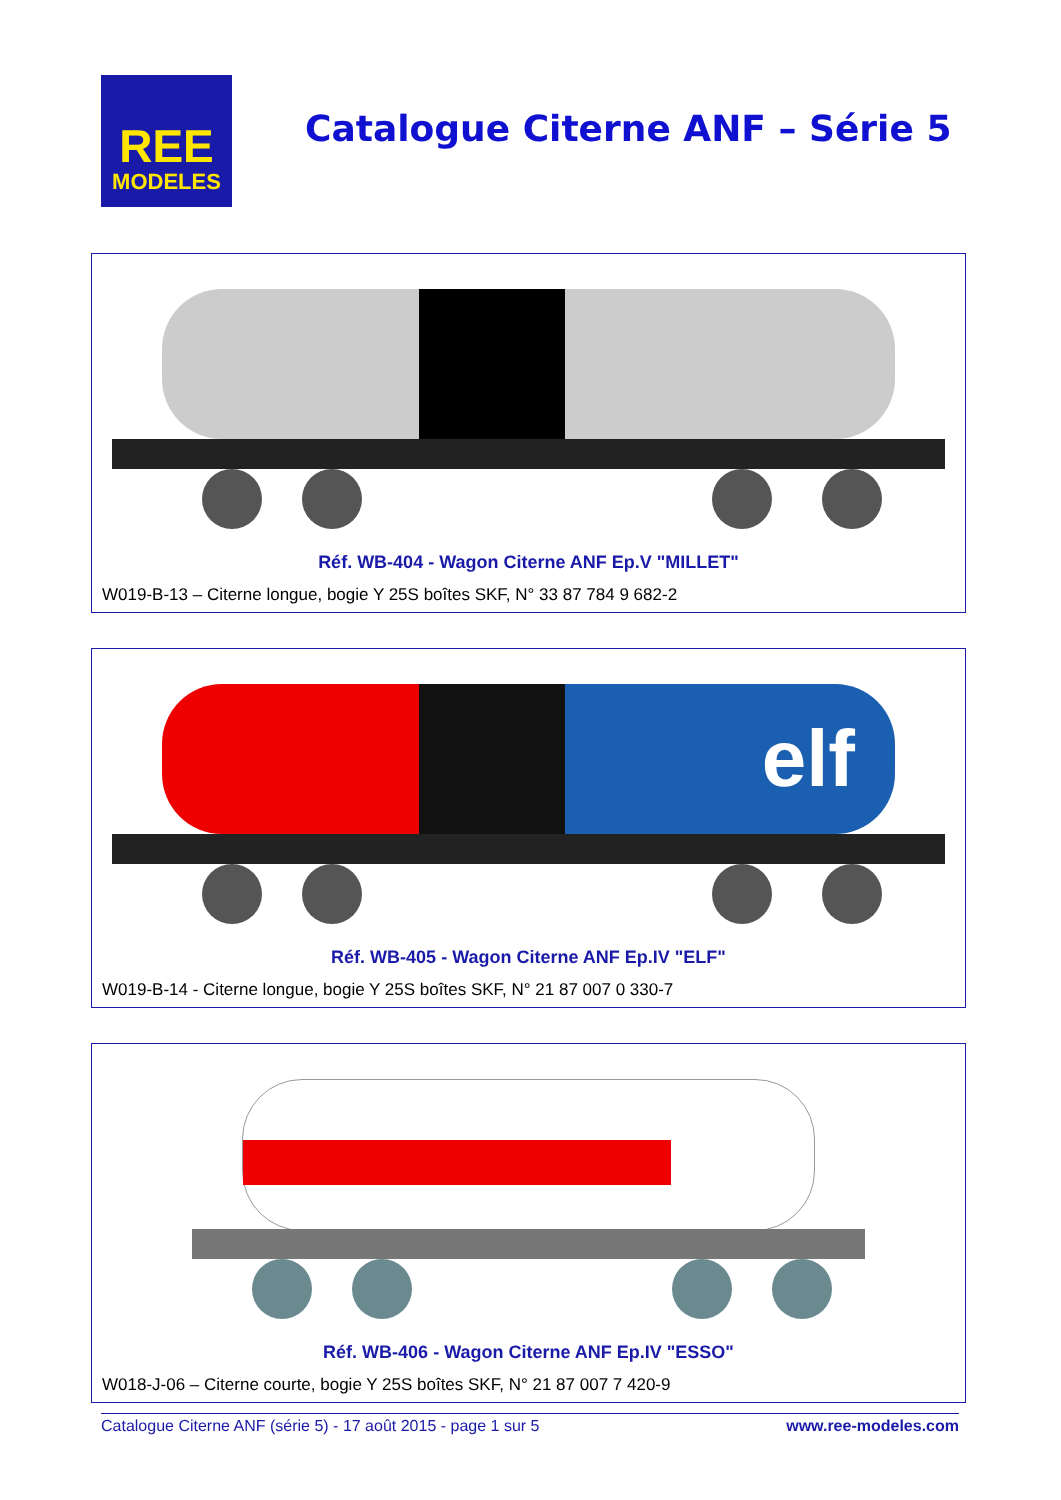REE
MODELES
Catalogue Citerne ANF – Série 5
Réf. WB-404 - Wagon Citerne ANF Ep.V "MILLET"
W019-B-13 – Citerne longue, bogie Y 25S boîtes SKF, N° 33 87 784 9 682-2
elf
Réf. WB-405 - Wagon Citerne ANF Ep.IV "ELF"
W019-B-14 - Citerne longue, bogie Y 25S boîtes SKF, N° 21 87 007 0 330-7
Réf. WB-406 - Wagon Citerne ANF Ep.IV "ESSO"
W018-J-06 – Citerne courte, bogie Y 25S boîtes SKF, N° 21 87 007 7 420-9
Catalogue Citerne ANF (série 5) - 17 août 2015 - page 1 sur 5 www.ree-modeles.com